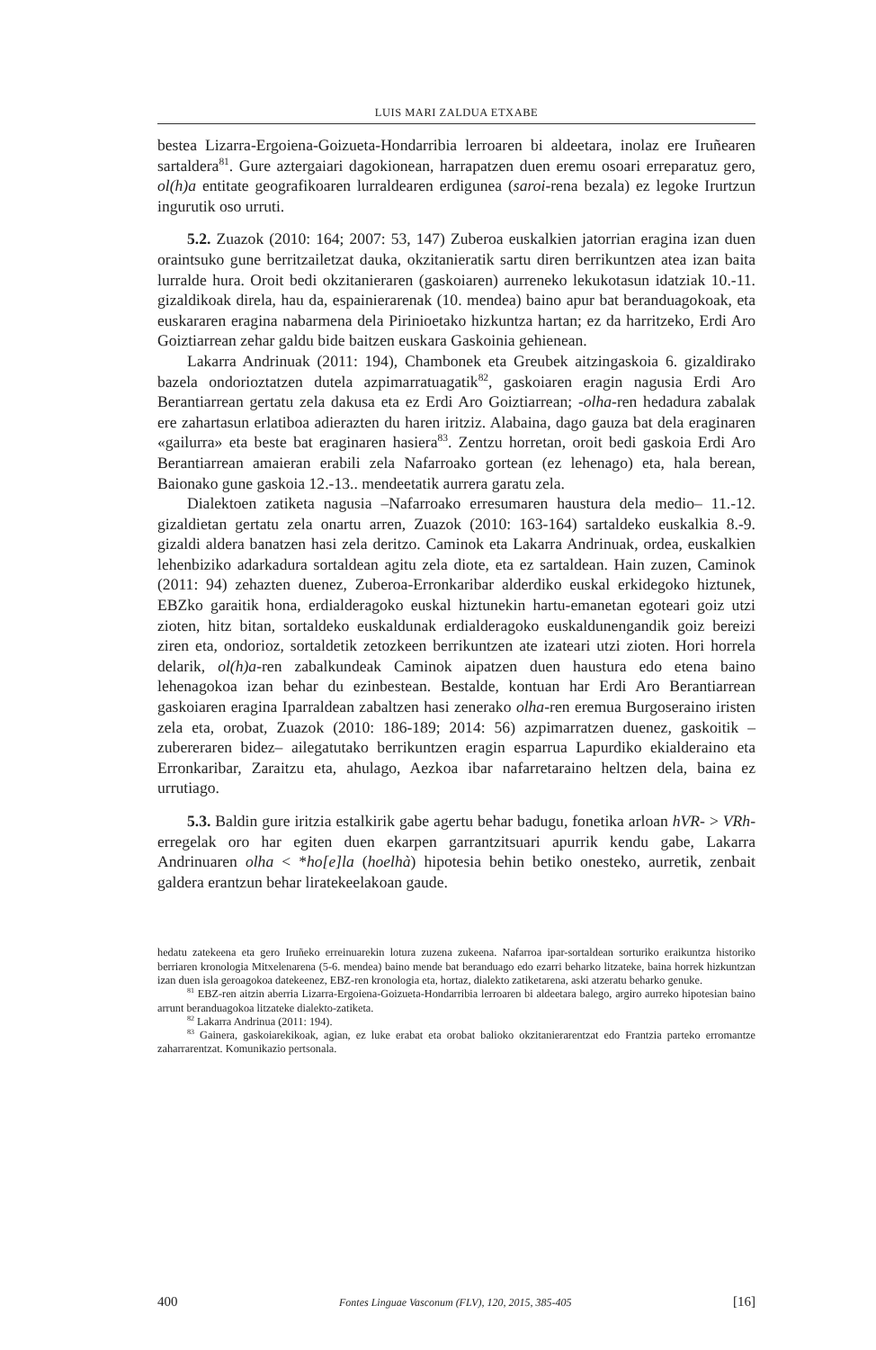LUIS MARI ZALDUA ETXABE
bestea Lizarra-Ergoiena-Goizueta-Hondarribia lerroaren bi aldeetara, inolaz ere Iruñearen sartaldera<sup>81</sup>. Gure aztergaiari dagokionean, harrapatzen duen eremu osoari erreparatuz gero, ol(h)a entitate geografikoaren lurraldearen erdigunea (saroi-rena bezala) ez legoke Irurtzun ingurutik oso urruti.
5.2. Zuazok (2010: 164; 2007: 53, 147) Zuberoa euskalkien jatorrian eragina izan duen oraintsuko gune berritzailetzat dauka, okzitanieratik sartu diren berrikuntzen atea izan baita lurralde hura. Oroit bedi okzitanieraren (gaskoiaren) aurreneko lekukotasun idatziak 10.-11. gizaldikoak direla, hau da, espainierarenak (10. mendea) baino apur bat beranduagokoak, eta euskararen eragina nabarmena dela Pirinioetako hizkuntza hartan; ez da harritzeko, Erdi Aro Goiztiarrean zehar galdu bide baitzen euskara Gaskoinia gehienean.
Lakarra Andrinuak (2011: 194), Chambonek eta Greubek aitzingaskoia 6. gizaldirako bazela ondorioztatzen dutela azpimarratuagatik<sup>82</sup>, gaskoiaren eragin nagusia Erdi Aro Berantiarrean gertatu zela dakusa eta ez Erdi Aro Goiztiarrean; -olha-ren hedadura zabalak ere zahartasun erlatiboa adierazten du haren iritziz. Alabaina, dago gauza bat dela eraginaren «gailurra» eta beste bat eraginaren hasiera<sup>83</sup>. Zentzu horretan, oroit bedi gaskoia Erdi Aro Berantiarrean amaieran erabili zela Nafarroako gortean (ez lehenago) eta, hala berean, Baionako gune gaskoia 12.-13.. mendeetatik aurrera garatu zela.
Dialektoen zatiketa nagusia –Nafarroako erresumaren haustura dela medio– 11.-12. gizaldietan gertatu zela onartu arren, Zuazok (2010: 163-164) sartaldeko euskalkia 8.-9. gizaldi aldera banatzen hasi zela deritzo. Caminok eta Lakarra Andrinuak, ordea, euskalkien lehenbiziko adarkadura sortaldean agitu zela diote, eta ez sartaldean. Hain zuzen, Caminok (2011: 94) zehazten duenez, Zuberoa-Erronkaribar alderdiko euskal erkidegoko hiztunek, EBZko garaitik hona, erdialderagoko euskal hiztunekin hartu-emanetan egoteari goiz utzi zioten, hitz bitan, sortaldeko euskaldunak erdialderagoko euskaldunengandik goiz bereizi ziren eta, ondorioz, sortaldetik zetozkeen berrikuntzen ate izateari utzi zioten. Hori horrela delarik, ol(h)a-ren zabalkundeak Caminok aipatzen duen haustura edo etena baino lehenagokoa izan behar du ezinbestean. Bestalde, kontuan har Erdi Aro Berantiarrean gaskoiaren eragina Iparraldean zabaltzen hasi zenerako olha-ren eremua Burgoseraino iristen zela eta, orobat, Zuazok (2010: 186-189; 2014: 56) azpimarratzen duenez, gaskoitik –zubereraren bidez– ailegatutako berrikuntzen eragin esparrua Lapurdiko ekialderaino eta Erronkaribar, Zaraitzu eta, ahulago, Aezkoa ibar nafarretaraino heltzen dela, baina ez urrutiago.
5.3. Baldin gure iritzia estalkirik gabe agertu behar badugu, fonetika arloan hVR- > VRh- erregelak oro har egiten duen ekarpen garrantzitsuari apurrik kendu gabe, Lakarra Andrinuaren olha < *ho[e]la (hoelhà) hipotesia behin betiko onesteko, aurretik, zenbait galdera erantzun behar liratekeelakoan gaude.
hedatu zatekeena eta gero Iruñeko erreinuarekin lotura zuzena zukeena. Nafarroa ipar-sortaldean sorturiko eraikuntza historiko berriaren kronologia Mitxelenarena (5-6. mendea) baino mende bat beranduago edo ezarri beharko litzateke, baina horrek hizkuntzan izan duen isla geroagokoa datekeenez, EBZ-ren kronologia eta, hortaz, dialekto zatiketarena, aski atzeratu beharko genuke.
<sup>81</sup> EBZ-ren aitzin aberria Lizarra-Ergoiena-Goizueta-Hondarribia lerroaren bi aldeetara balego, argiro aurreko hipotesian baino arrunt beranduagokoa litzateke dialekto-zatiketa.
<sup>82</sup> Lakarra Andrinua (2011: 194).
<sup>83</sup> Gainera, gaskoiarekikoak, agian, ez luke erabat eta orobat balioko okzitanierarentzat edo Frantzia parteko erromantze zaharrarentzat. Komunikazio pertsonala.
400 Fontes Linguae Vasconum (FLV), 120, 2015, 385-405 [16]